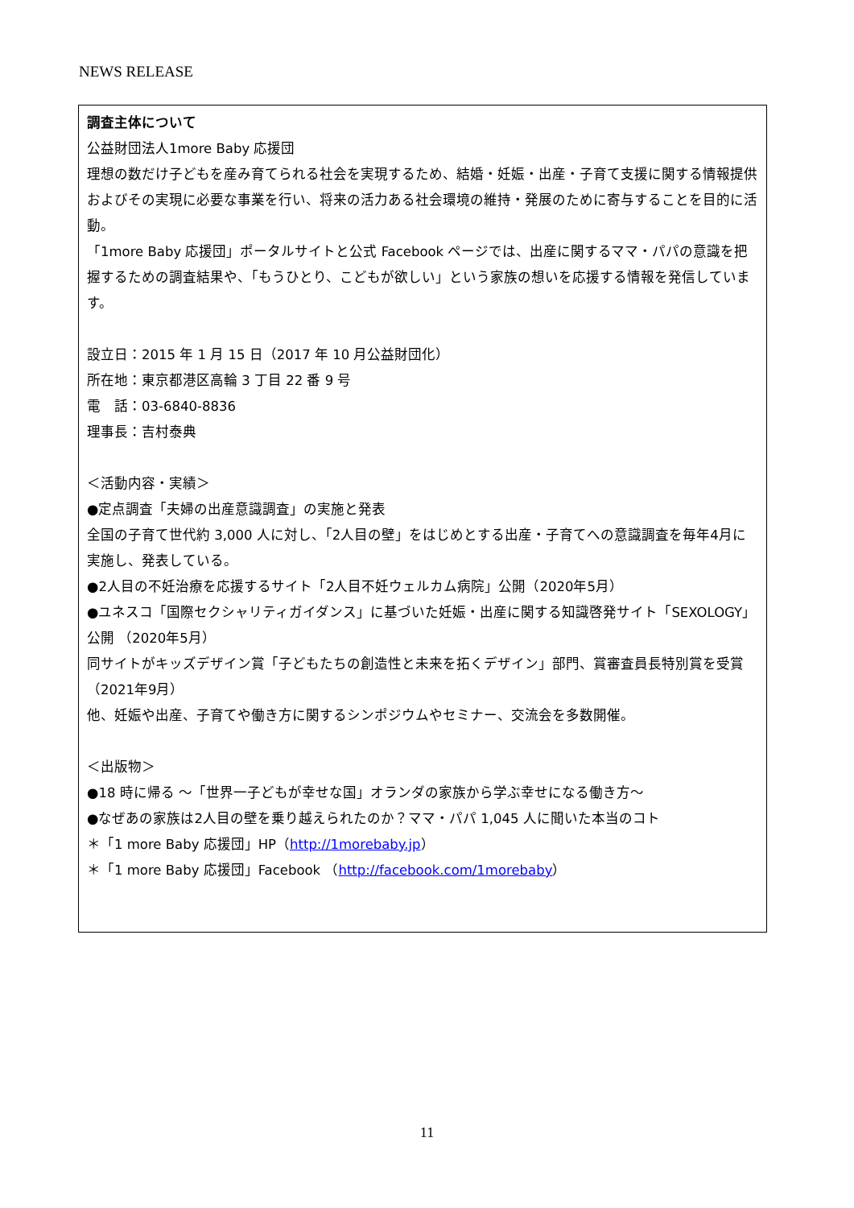NEWS RELEASE
調査主体について
公益財団法人1more Baby 応援団
理想の数だけ子どもを産み育てられる社会を実現するため、結婚・妊娠・出産・子育て支援に関する情報提供およびその実現に必要な事業を行い、将来の活力ある社会環境の維持・発展のために寄与することを目的に活動。
「1more Baby 応援団」ポータルサイトと公式 Facebook ページでは、出産に関するママ・パパの意識を把握するための調査結果や、「もうひとり、こどもが欲しい」という家族の想いを応援する情報を発信しています。
設立日：2015 年 1 月 15 日（2017 年 10 月公益財団化）
所在地：東京都港区高輪 3 丁目 22 番 9 号
電　話：03-6840-8836
理事長：吉村泰典
＜活動内容・実績＞
●定点調査「夫婦の出産意識調査」の実施と発表
全国の子育て世代約 3,000 人に対し、「2人目の壁」をはじめとする出産・子育てへの意識調査を毎年4月に実施し、発表している。
●2人目の不妊治療を応援するサイト「2人目不妊ウェルカム病院」公開（2020年5月）
●ユネスコ「国際セクシャリティガイダンス」に基づいた妊娠・出産に関する知識啓発サイト「SEXOLOGY」公開 （2020年5月）
同サイトがキッズデザイン賞「子どもたちの創造性と未来を拓くデザイン」部門、賞審査員長特別賞を受賞
（2021年9月）
他、妊娠や出産、子育てや働き方に関するシンポジウムやセミナー、交流会を多数開催。
＜出版物＞
●18 時に帰る ～「世界一子どもが幸せな国」オランダの家族から学ぶ幸せになる働き方～
●なぜあの家族は2人目の壁を乗り越えられたのか？ママ・パパ 1,045 人に聞いた本当のコト
＊「1 more Baby 応援団」HP（http://1morebaby.jp）
＊「1 more Baby 応援団」Facebook （http://facebook.com/1morebaby）
11